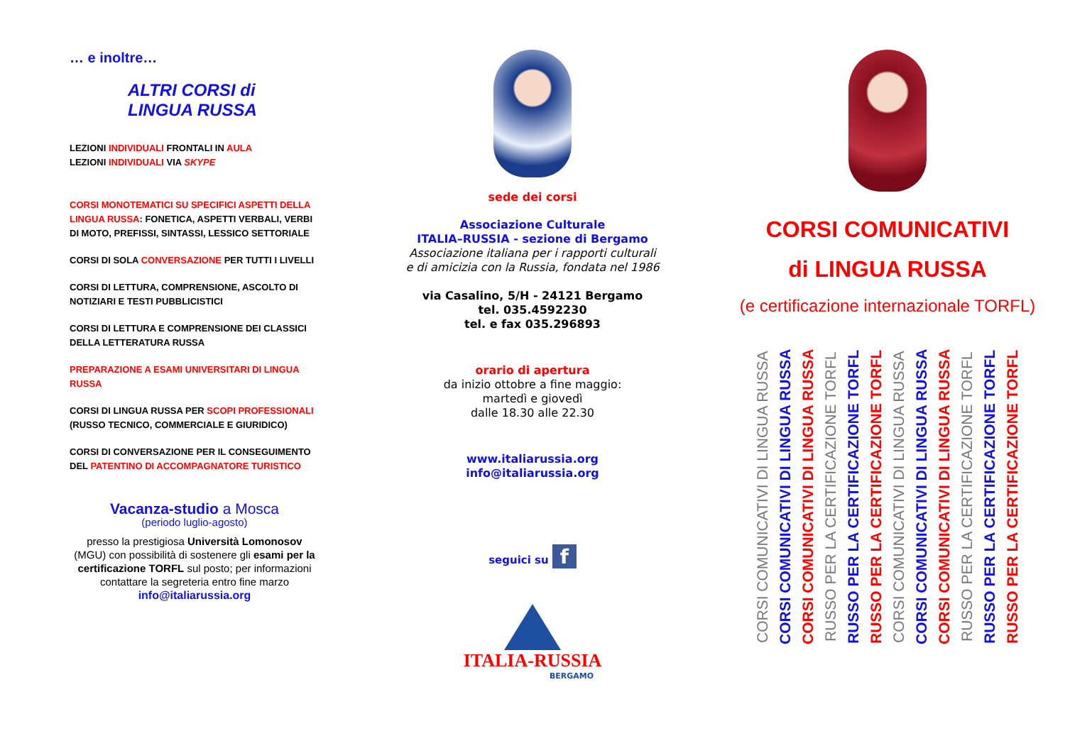… e inoltre…
ALTRI CORSI di
LINGUA RUSSA
LEZIONI INDIVIDUALI FRONTALI IN AULA
LEZIONI INDIVIDUALI VIA SKYPE
CORSI MONOTEMATICI SU SPECIFICI ASPETTI DELLA LINGUA RUSSA: FONETICA, ASPETTI VERBALI, VERBI DI MOTO, PREFISSI, SINTASSI, LESSICO SETTORIALE
CORSI DI SOLA CONVERSAZIONE PER TUTTI I LIVELLI
CORSI DI LETTURA, COMPRENSIONE, ASCOLTO DI NOTIZIARI E TESTI PUBBLICISTICI
CORSI DI LETTURA E COMPRENSIONE DEI CLASSICI DELLA LETTERATURA RUSSA
PREPARAZIONE A ESAMI UNIVERSITARI DI LINGUA RUSSA
CORSI DI LINGUA RUSSA PER SCOPI PROFESSIONALI
(RUSSO TECNICO, COMMERCIALE E GIURIDICO)
CORSI DI CONVERSAZIONE PER IL CONSEGUIMENTO DEL PATENTINO DI ACCOMPAGNATORE TURISTICO
Vacanza-studio a Mosca
(periodo luglio-agosto)
presso la prestigiosa Università Lomonosov (MGU) con possibilità di sostenere gli esami per la certificazione TORFL sul posto; per informazioni contattare la segreteria entro fine marzo
info@italiarussia.org
sede dei corsi
Associazione Culturale
ITALIA–RUSSIA - sezione di Bergamo
Associazione italiana per i rapporti culturali
e di amicizia con la Russia, fondata nel 1986
via Casalino, 5/H - 24121 Bergamo
tel. 035.4592230
tel. e fax 035.296893
orario di apertura
da inizio ottobre a fine maggio:
martedì e giovedì
dalle 18.30 alle 22.30
www.italiarussia.org
info@italiarussia.org
seguici su f
ITALIA-RUSSIA
BERGAMO
CORSI COMUNICATIVI
di LINGUA RUSSA
(e certificazione internazionale TORFL)
CORSI COMUNICATIVI DI LINGUA RUSSA
CORSI COMUNICATIVI DI LINGUA RUSSA
CORSI COMUNICATIVI DI LINGUA RUSSA
RUSSO PER LA CERTIFICAZIONE TORFL
RUSSO PER LA CERTIFICAZIONE TORFL
RUSSO PER LA CERTIFICAZIONE TORFL
CORSI COMUNICATIVI DI LINGUA RUSSA
CORSI COMUNICATIVI DI LINGUA RUSSA
CORSI COMUNICATIVI DI LINGUA RUSSA
RUSSO PER LA CERTIFICAZIONE TORFL
RUSSO PER LA CERTIFICAZIONE TORFL
RUSSO PER LA CERTIFICAZIONE TORFL